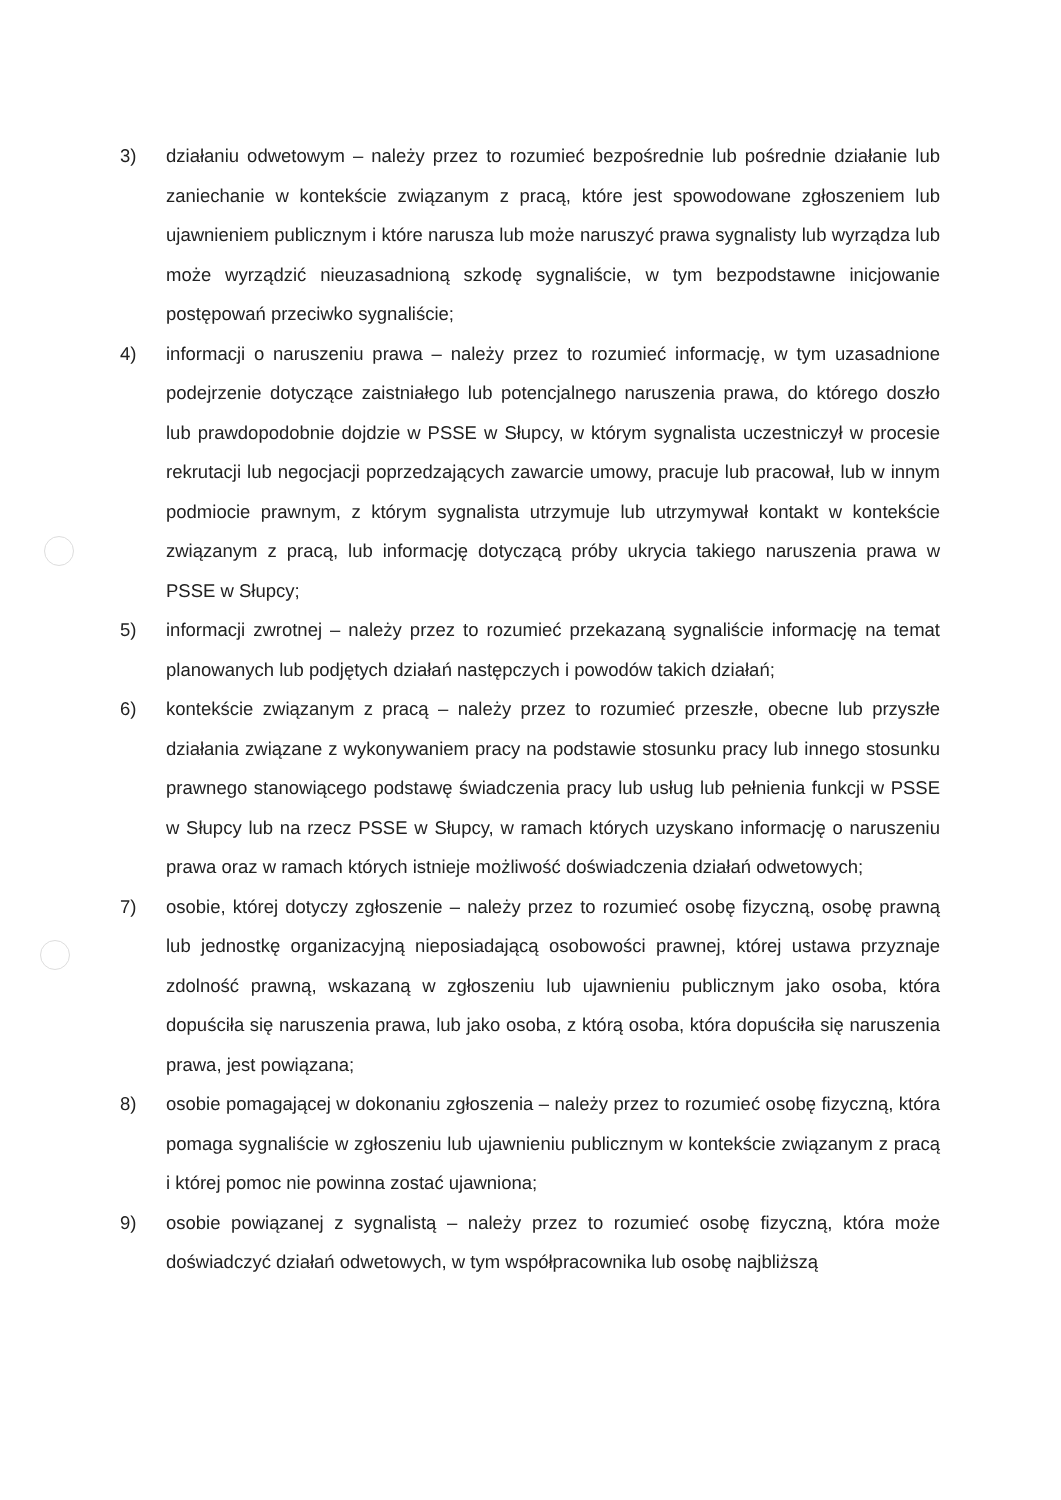3) działaniu odwetowym – należy przez to rozumieć bezpośrednie lub pośrednie działanie lub zaniechanie w kontekście związanym z pracą, które jest spowodowane zgłoszeniem lub ujawnieniem publicznym i które narusza lub może naruszyć prawa sygnalisty lub wyrządza lub może wyrządzić nieuzasadnioną szkodę sygnaliście, w tym bezpodstawne inicjowanie postępowań przeciwko sygnaliście;
4) informacji o naruszeniu prawa – należy przez to rozumieć informację, w tym uzasadnione podejrzenie dotyczące zaistniałego lub potencjalnego naruszenia prawa, do którego doszło lub prawdopodobnie dojdzie w PSSE w Słupcy, w którym sygnalista uczestniczył w procesie rekrutacji lub negocjacji poprzedzających zawarcie umowy, pracuje lub pracował, lub w innym podmiocie prawnym, z którym sygnalista utrzymuje lub utrzymywał kontakt w kontekście związanym z pracą, lub informację dotyczącą próby ukrycia takiego naruszenia prawa w PSSE w Słupcy;
5) informacji zwrotnej – należy przez to rozumieć przekazaną sygnaliście informację na temat planowanych lub podjętych działań następczych i powodów takich działań;
6) kontekście związanym z pracą – należy przez to rozumieć przeszłe, obecne lub przyszłe działania związane z wykonywaniem pracy na podstawie stosunku pracy lub innego stosunku prawnego stanowiącego podstawę świadczenia pracy lub usług lub pełnienia funkcji w PSSE w Słupcy lub na rzecz PSSE w Słupcy, w ramach których uzyskano informację o naruszeniu prawa oraz w ramach których istnieje możliwość doświadczenia działań odwetowych;
7) osobie, której dotyczy zgłoszenie – należy przez to rozumieć osobę fizyczną, osobę prawną lub jednostkę organizacyjną nieposiadającą osobowości prawnej, której ustawa przyznaje zdolność prawną, wskazaną w zgłoszeniu lub ujawnieniu publicznym jako osoba, która dopuściła się naruszenia prawa, lub jako osoba, z którą osoba, która dopuściła się naruszenia prawa, jest powiązana;
8) osobie pomagającej w dokonaniu zgłoszenia – należy przez to rozumieć osobę fizyczną, która pomaga sygnaliście w zgłoszeniu lub ujawnieniu publicznym w kontekście związanym z pracą i której pomoc nie powinna zostać ujawniona;
9) osobie powiązanej z sygnalistą – należy przez to rozumieć osobę fizyczną, która może doświadczyć działań odwetowych, w tym współpracownika lub osobę najbliższą